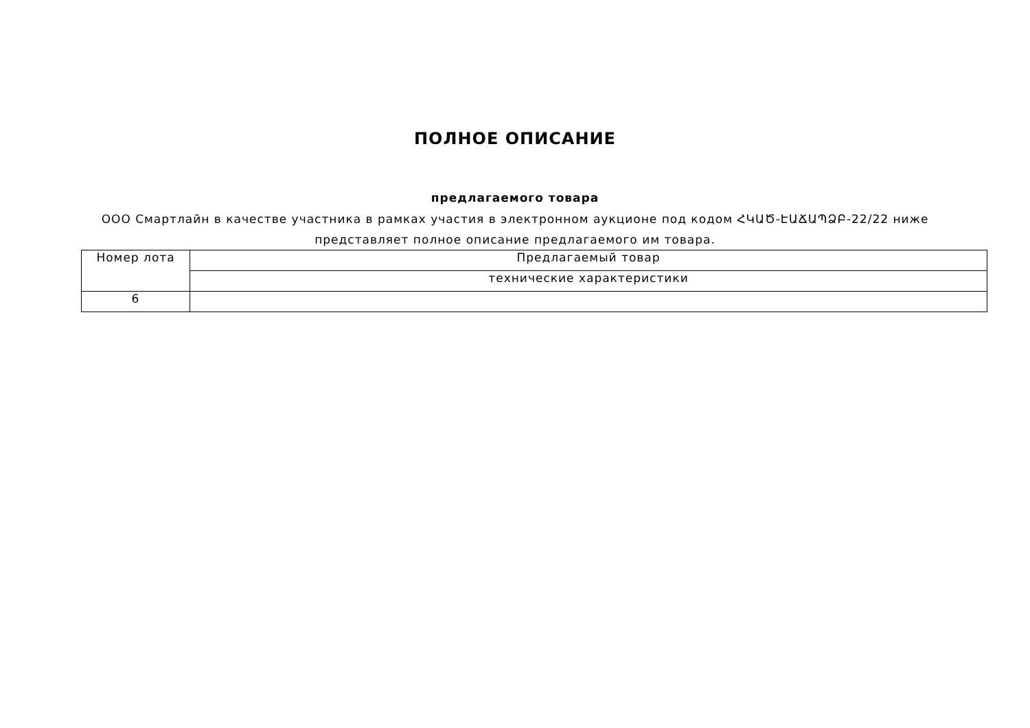ПОЛНОЕ ОПИСАНИЕ
предлагаемого товара
ООО Смартлайн в качестве участника в рамках участия в электронном аукционе под кодом ՀԿԱԾ-ԷԱՃԱՊՁԲ-22/22 ниже представляет полное описание предлагаемого им товара.
| Номер лота | Предлагаемый товар |
| | технические характеристики |
| 6 | |